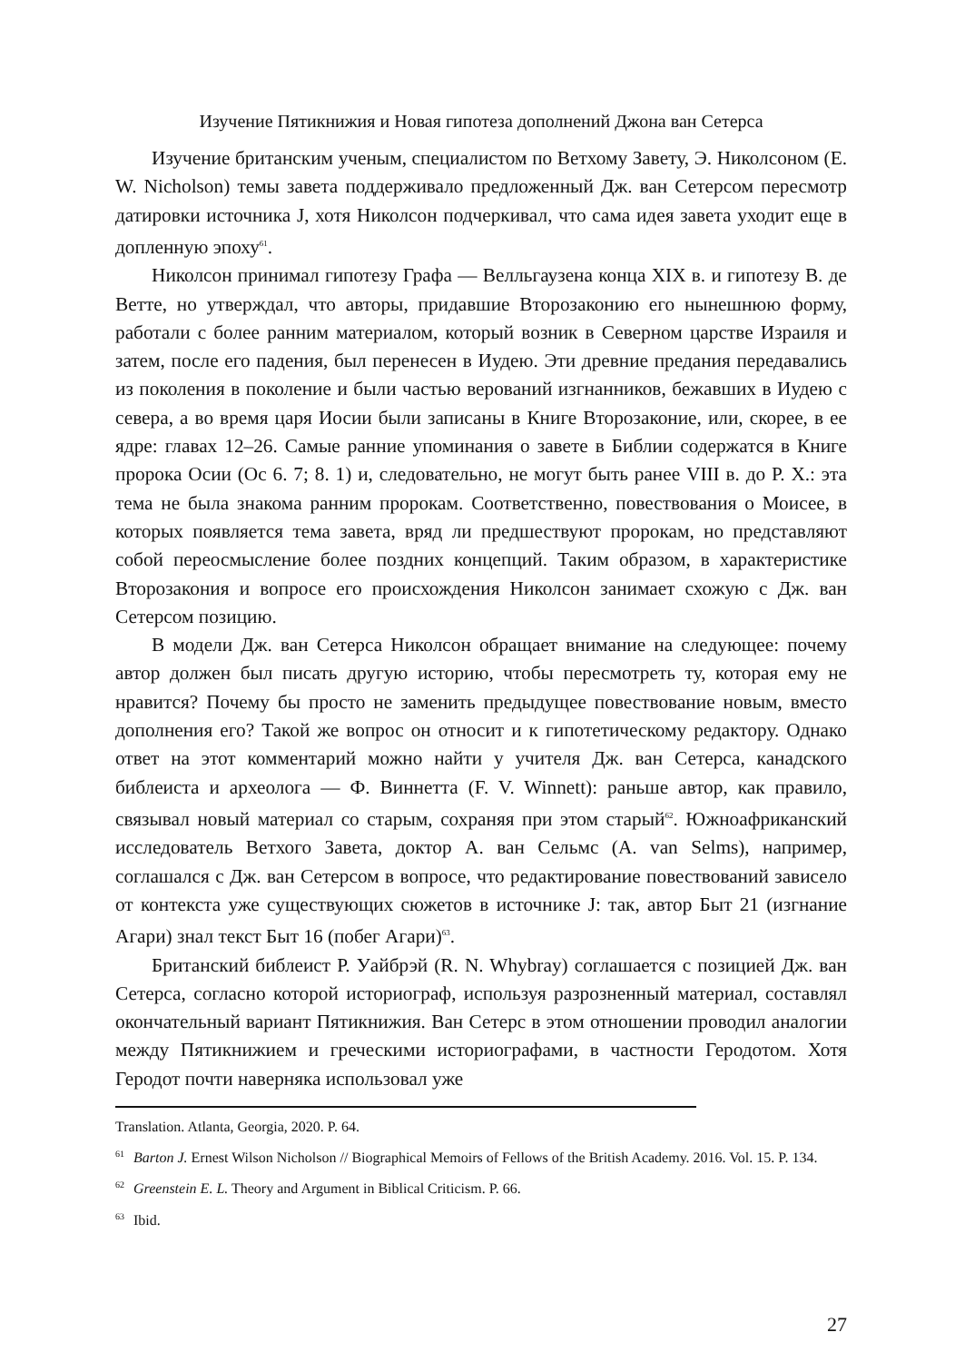Изучение Пятикнижия и Новая гипотеза дополнений Джона ван Сетерса
Изучение британским ученым, специалистом по Ветхому Завету, Э. Николсоном (E. W. Nicholson) темы завета поддерживало предложенный Дж. ван Сетерсом пересмотр датировки источника J, хотя Николсон подчеркивал, что сама идея завета уходит еще в допленную эпоху<sup>61</sup>.
Николсон принимал гипотезу Графа — Велльгаузена конца XIX в. и гипотезу В. де Ветте, но утверждал, что авторы, придавшие Второзаконию его нынешнюю форму, работали с более ранним материалом, который возник в Северном царстве Израиля и затем, после его падения, был перенесен в Иудею. Эти древние предания передавались из поколения в поколение и были частью верований изгнанников, бежавших в Иудею с севера, а во время царя Иосии были записаны в Книге Второзаконие, или, скорее, в ее ядре: главах 12–26. Самые ранние упоминания о завете в Библии содержатся в Книге пророка Осии (Ос 6. 7; 8. 1) и, следовательно, не могут быть ранее VIII в. до Р. Х.: эта тема не была знакома ранним пророкам. Соответственно, повествования о Моисее, в которых появляется тема завета, вряд ли предшествуют пророкам, но представляют собой переосмысление более поздних концепций. Таким образом, в характеристике Второзакония и вопросе его происхождения Николсон занимает схожую с Дж. ван Сетерсом позицию.
В модели Дж. ван Сетерса Николсон обращает внимание на следующее: почему автор должен был писать другую историю, чтобы пересмотреть ту, которая ему не нравится? Почему бы просто не заменить предыдущее повествование новым, вместо дополнения его? Такой же вопрос он относит и к гипотетическому редактору. Однако ответ на этот комментарий можно найти у учителя Дж. ван Сетерса, канадского библеиста и археолога — Ф. Виннетта (F. V. Winnett): раньше автор, как правило, связывал новый материал со старым, сохраняя при этом старый<sup>62</sup>. Южноафриканский исследователь Ветхого Завета, доктор А. ван Сельмс (A. van Selms), например, соглашался с Дж. ван Сетерсом в вопросе, что редактирование повествований зависело от контекста уже существующих сюжетов в источнике J: так, автор Быт 21 (изгнание Агари) знал текст Быт 16 (побег Агари)<sup>63</sup>.
Британский библеист Р. Уайбрэй (R. N. Whybray) соглашается с позицией Дж. ван Сетерса, согласно которой историограф, используя разрозненный материал, составлял окончательный вариант Пятикнижия. Ван Сетерс в этом отношении проводил аналогии между Пятикнижием и греческими историографами, в частности Геродотом. Хотя Геродот почти наверняка использовал уже
Translation. Atlanta, Georgia, 2020. P. 64.
<sup>61</sup> Barton J. Ernest Wilson Nicholson // Biographical Memoirs of Fellows of the British Academy. 2016. Vol. 15. P. 134.
<sup>62</sup> Greenstein E. L. Theory and Argument in Biblical Criticism. P. 66.
<sup>63</sup> Ibid.
27